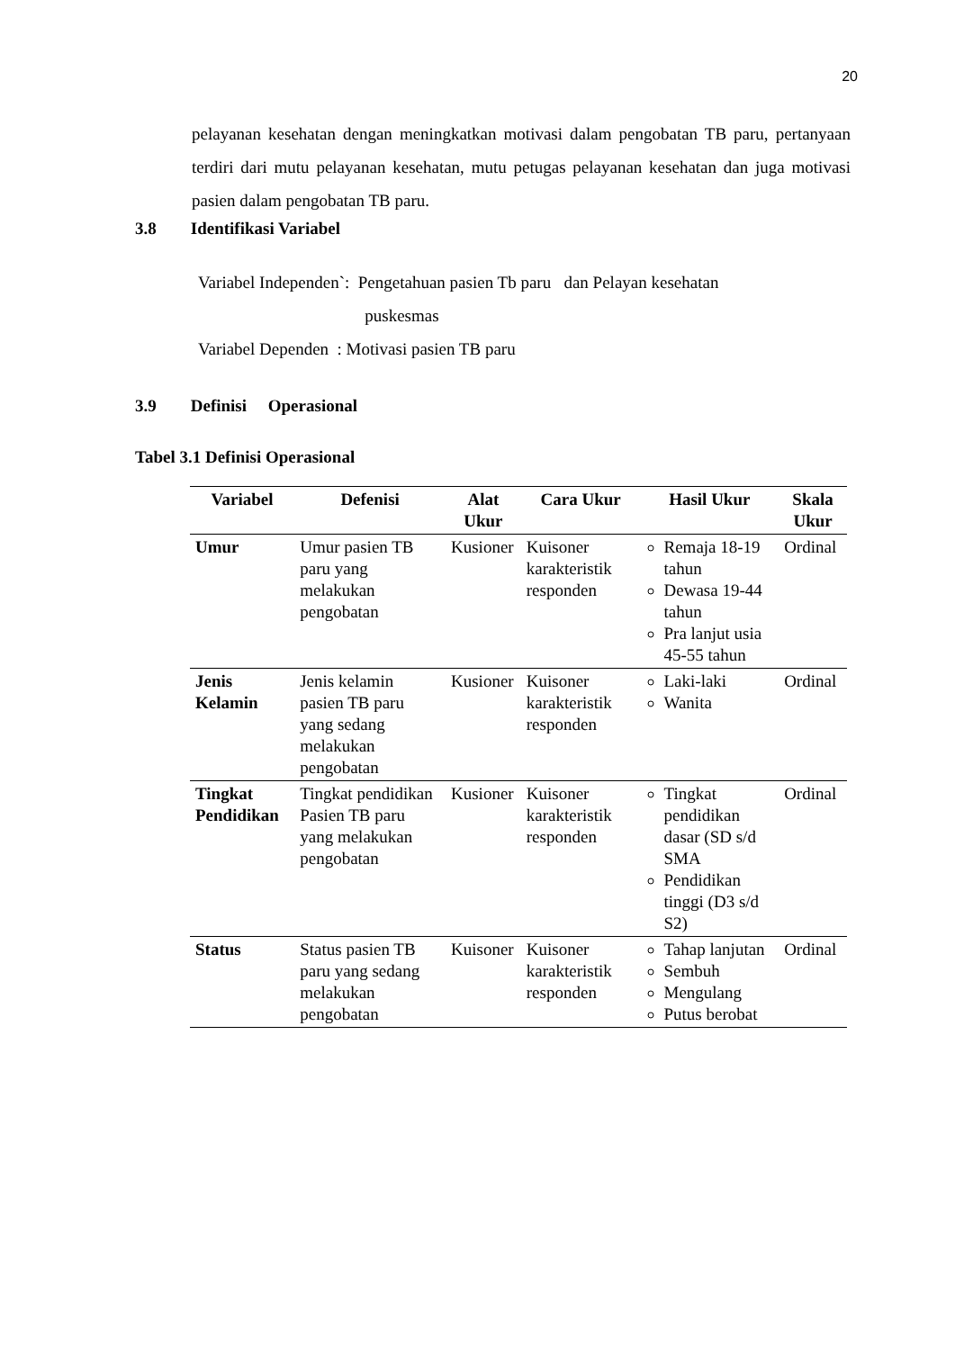20
pelayanan kesehatan dengan meningkatkan motivasi dalam pengobatan TB paru, pertanyaan terdiri dari mutu pelayanan kesehatan, mutu petugas pelayanan kesehatan dan juga motivasi pasien dalam pengobatan TB paru.
3.8 Identifikasi Variabel
Variabel Independen`: Pengetahuan pasien Tb paru dan Pelayan kesehatan
puskesmas
Variabel Dependen : Motivasi pasien TB paru
3.9 Definisi Operasional
Tabel 3.1 Definisi Operasional
| Variabel | Defenisi | Alat Ukur | Cara Ukur | Hasil Ukur | Skala Ukur |
| --- | --- | --- | --- | --- | --- |
| Umur | Umur pasien TB paru yang melakukan pengobatan | Kusioner | Kuisoner karakteristik responden | Remaja 18-19 tahun Dewasa 19-44 tahun Pra lanjut usia 45-55 tahun | Ordinal |
| Jenis Kelamin | Jenis kelamin pasien TB paru yang sedang melakukan pengobatan | Kusioner | Kuisoner karakteristik responden | Laki-laki Wanita | Ordinal |
| Tingkat Pendidikan | Tingkat pendidikan Pasien TB paru yang melakukan pengobatan | Kusioner | Kuisoner karakteristik responden | Tingkat pendidikan dasar (SD s/d SMA Pendidikan tinggi (D3 s/d S2) | Ordinal |
| Status | Status pasien TB paru yang sedang melakukan pengobatan | Kuisoner | Kuisoner karakteristik responden | Tahap lanjutan Sembuh Mengulang Putus berobat | Ordinal |